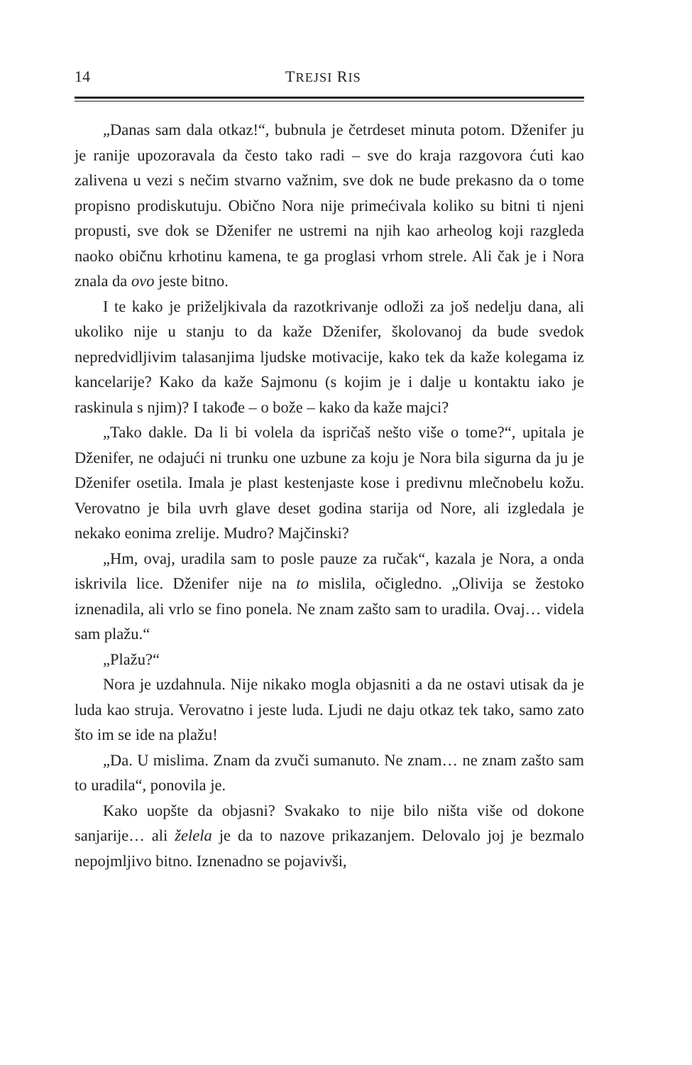14 TREJSI RIS
„Danas sam dala otkaz!“, bubnula je četrdeset minuta potom. Dženifer ju je ranije upozoravala da često tako radi – sve do kraja razgovora ćuti kao zalivena u vezi s nečim stvarno važnim, sve dok ne bude prekasno da o tome propisno prodiskutuju. Obično Nora nije primećivala koliko su bitni ti njeni propusti, sve dok se Dženifer ne ustremi na njih kao arheolog koji razgleda naoko običnu krhotinu kamena, te ga proglasi vrhom strele. Ali čak je i Nora znala da ovo jeste bitno.
I te kako je priželjkivala da razotkrivanje odloži za još nedelju dana, ali ukoliko nije u stanju to da kaže Dženifer, školovanoj da bude svedok nepredvidljivim talasanjima ljudske motivacije, kako tek da kaže kolegama iz kancelarije? Kako da kaže Sajmonu (s kojim je i dalje u kontaktu iako je raskinula s njim)? I takođe – o bože – kako da kaže majci?
„Tako dakle. Da li bi volela da ispričaš nešto više o tome?“, upitala je Dženifer, ne odajući ni trunku one uzbune za koju je Nora bila sigurna da ju je Dženifer osetila. Imala je plast kestenjaste kose i predivnu mlečnobelu kožu. Verovatno je bila uvrh glave deset godina starija od Nore, ali izgledala je nekako eonima zrelije. Mudro? Majčinski?
„Hm, ovaj, uradila sam to posle pauze za ručak“, kazala je Nora, a onda iskrivila lice. Dženifer nije na to mislila, očigledno. „Olivija se žestoko iznenadila, ali vrlo se fino ponela. Ne znam zašto sam to uradila. Ovaj… videla sam plažu.“
„Plažu?“
Nora je uzdahnula. Nije nikako mogla objasniti a da ne ostavi utisak da je luda kao struja. Verovatno i jeste luda. Ljudi ne daju otkaz tek tako, samo zato što im se ide na plažu!
„Da. U mislima. Znam da zvuči sumanuto. Ne znam… ne znam zašto sam to uradila“, ponovila je.
Kako uopšte da objasni? Svakako to nije bilo ništa više od dokone sanjarije… ali želela je da to nazove prikazanjem. Delovalo joj je bezmalo nepojmljivo bitno. Iznenadno se pojavivši,